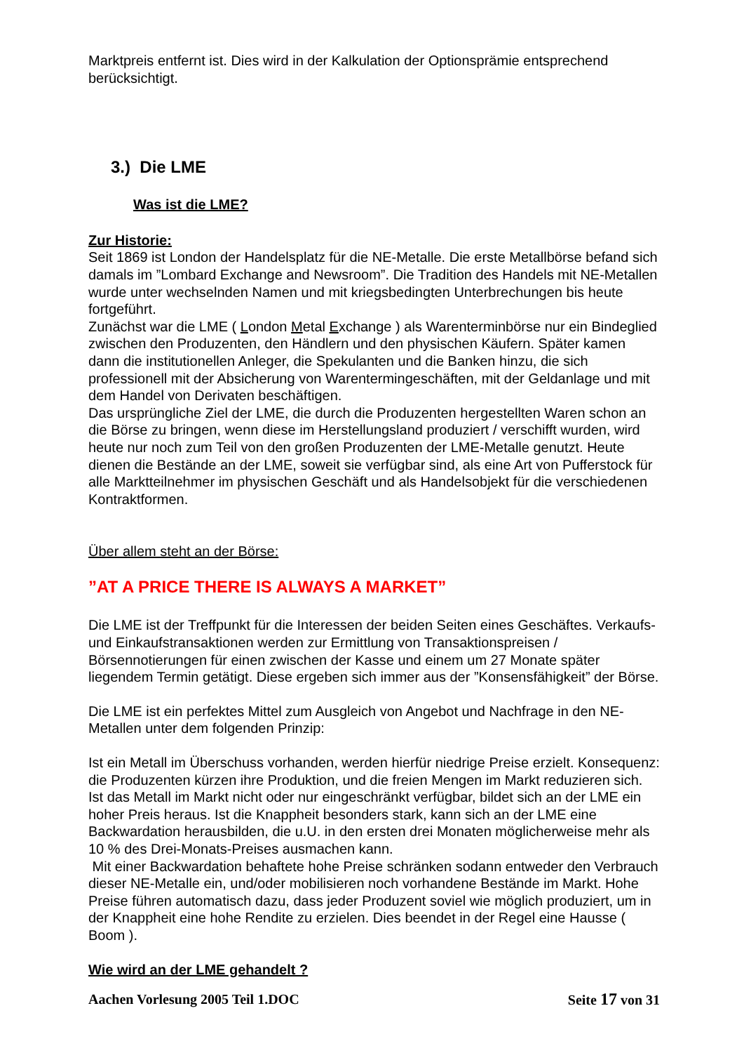Marktpreis entfernt ist. Dies wird in der Kalkulation der Optionsprämie entsprechend berücksichtigt.
3.) Die LME
Was ist die LME?
Zur Historie:
Seit 1869 ist London der Handelsplatz für die NE-Metalle. Die erste Metallbörse befand sich damals im ”Lombard Exchange and Newsroom”. Die Tradition des Handels mit NE-Metallen wurde unter wechselnden Namen und mit kriegsbedingten Unterbrechungen bis heute fortgeführt.
Zunächst war die LME ( London Metal Exchange ) als Warenterminbörse nur ein Bindeglied zwischen den Produzenten, den Händlern und den physischen Käufern. Später kamen dann die institutionellen Anleger, die Spekulanten und die Banken hinzu, die sich professionell mit der Absicherung von Warentermingeschäften, mit der Geldanlage und mit dem Handel von Derivaten beschäftigen.
Das ursprüngliche Ziel der LME, die durch die Produzenten hergestellten Waren schon an die Börse zu bringen, wenn diese im Herstellungsland produziert / verschifft wurden, wird heute nur noch zum Teil von den großen Produzenten der LME-Metalle genutzt. Heute dienen die Bestände an der LME, soweit sie verfügbar sind, als eine Art von Pufferstock für alle Marktteilnehmer im physischen Geschäft und als Handelsobjekt für die verschiedenen Kontraktformen.
Über allem steht an der Börse:
”AT A PRICE THERE IS ALWAYS A MARKET”
Die LME ist der Treffpunkt für die Interessen der beiden Seiten eines Geschäftes. Verkaufs- und Einkaufstransaktionen werden zur Ermittlung von Transaktionspreisen / Börsennotierungen für einen zwischen der Kasse und einem um 27 Monate später liegendem Termin getätigt. Diese ergeben sich immer aus der ”Konsensfähigkeit” der Börse.
Die LME ist ein perfektes Mittel zum Ausgleich von Angebot und Nachfrage in den NE-Metallen unter dem folgenden Prinzip:
Ist ein Metall im Überschuss vorhanden, werden hierfür niedrige Preise erzielt. Konsequenz: die Produzenten kürzen ihre Produktion, und die freien Mengen im Markt reduzieren sich.
Ist das Metall im Markt nicht oder nur eingeschränkt verfügbar, bildet sich an der LME ein hoher Preis heraus. Ist die Knappheit besonders stark, kann sich an der LME eine Backwardation herausbilden, die u.U. in den ersten drei Monaten möglicherweise mehr als 10 % des Drei-Monats-Preises ausmachen kann.
Mit einer Backwardation behaftete hohe Preise schränken sodann entweder den Verbrauch dieser NE-Metalle ein, und/oder mobilisieren noch vorhandene Bestände im Markt. Hohe Preise führen automatisch dazu, dass jeder Produzent soviel wie möglich produziert, um in der Knappheit eine hohe Rendite zu erzielen. Dies beendet in der Regel eine Hausse ( Boom ).
Wie wird an der LME gehandelt ?
Aachen Vorlesung 2005 Teil 1.DOC Seite 17 von 31